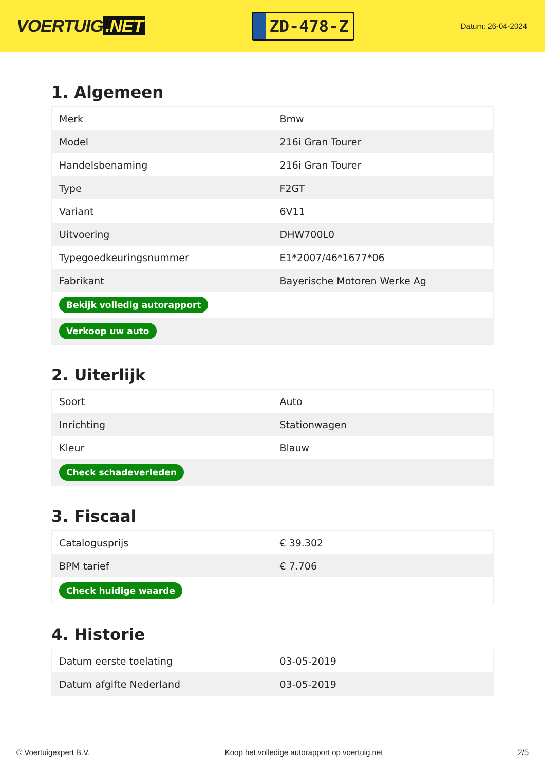VOERTUIG.NET
ZD-478-Z
Datum: 26-04-2024
1. Algemeen
| Merk | Bmw |
| Model | 216i Gran Tourer |
| Handelsbenaming | 216i Gran Tourer |
| Type | F2GT |
| Variant | 6V11 |
| Uitvoering | DHW700L0 |
| Typegoedkeuringsnummer | E1*2007/46*1677*06 |
| Fabrikant | Bayerische Motoren Werke Ag |
| Bekijk volledig autorapport | |
| Verkoop uw auto | |
2. Uiterlijk
| Soort | Auto |
| Inrichting | Stationwagen |
| Kleur | Blauw |
| Check schadeverleden | |
3. Fiscaal
| Catalogusprijs | € 39.302 |
| BPM tarief | € 7.706 |
| Check huidige waarde | |
4. Historie
| Datum eerste toelating | 03-05-2019 |
| Datum afgifte Nederland | 03-05-2019 |
© Voertuigexpert B.V. Koop het volledige autorapport op voertuig.net 2/5